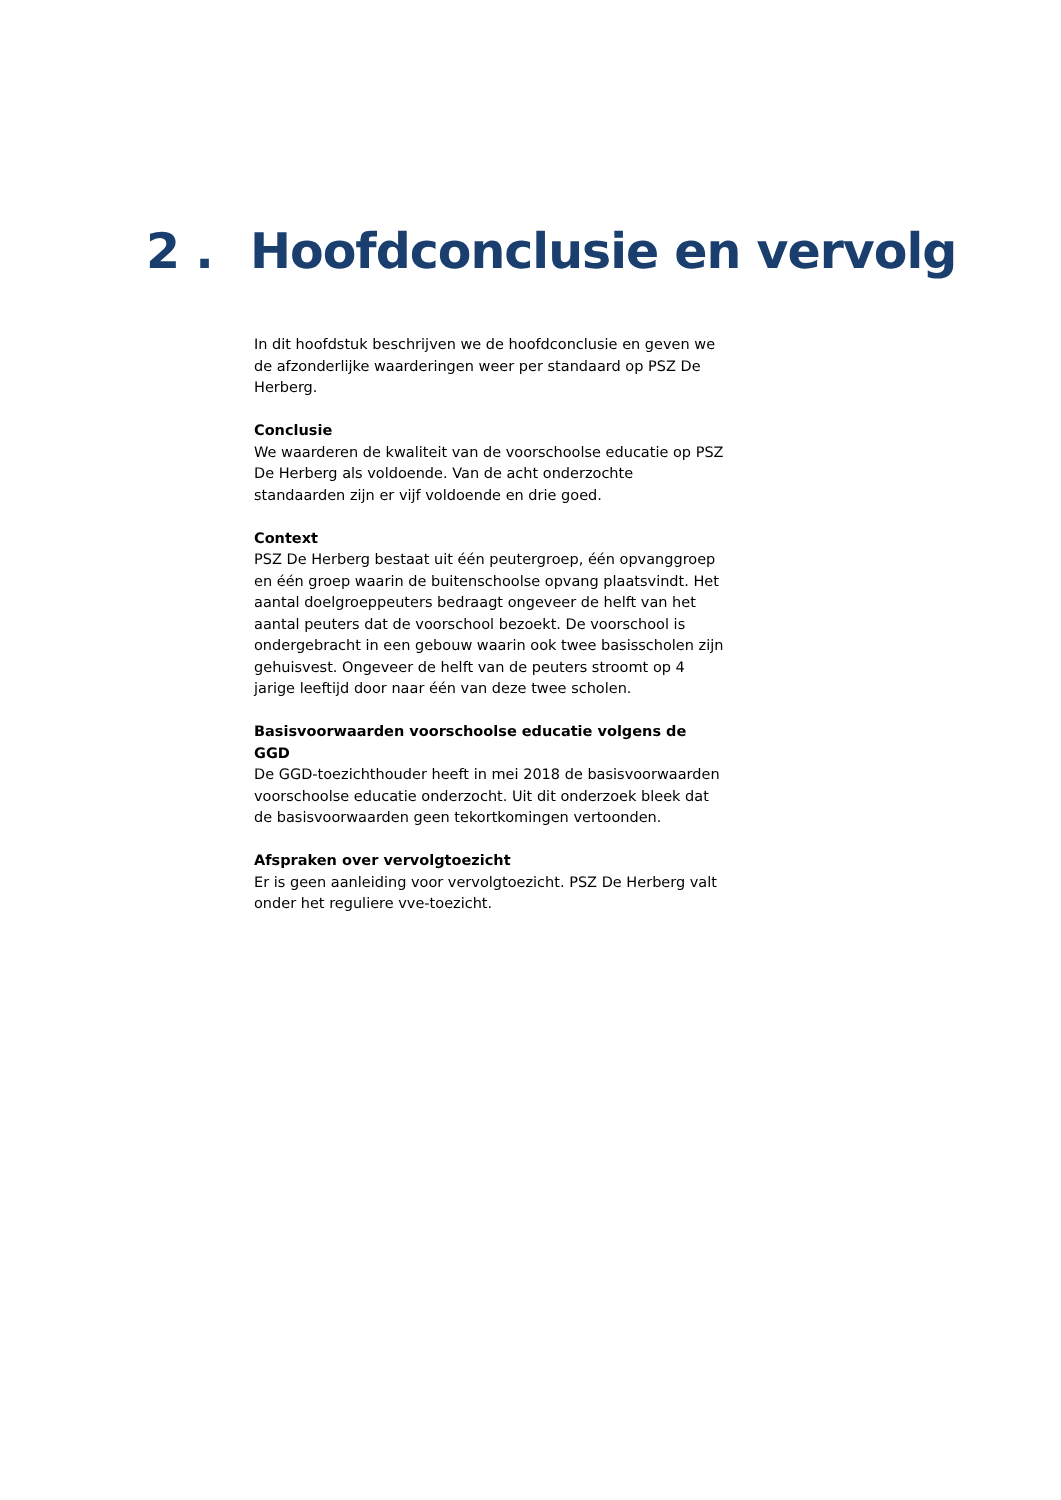2 . Hoofdconclusie en vervolg
In dit hoofdstuk beschrijven we de hoofdconclusie en geven we de afzonderlijke waarderingen weer per standaard op PSZ De Herberg.
Conclusie
We waarderen de kwaliteit van de voorschoolse educatie op PSZ De Herberg als voldoende. Van de acht onderzochte standaarden zijn er vijf voldoende en drie goed.
Context
PSZ De Herberg bestaat uit één peutergroep, één opvanggroep en één groep waarin de buitenschoolse opvang plaatsvindt. Het aantal doelgroeppeuters bedraagt ongeveer de helft van het aantal peuters dat de voorschool bezoekt. De voorschool is ondergebracht in een gebouw waarin ook twee basisscholen zijn gehuisvest. Ongeveer de helft van de peuters stroomt op 4 jarige leeftijd door naar één van deze twee scholen.
Basisvoorwaarden voorschoolse educatie volgens de GGD
De GGD-toezichthouder heeft in mei 2018 de basisvoorwaarden voorschoolse educatie onderzocht. Uit dit onderzoek bleek dat de basisvoorwaarden geen tekortkomingen vertoonden.
Afspraken over vervolgtoezicht
Er is geen aanleiding voor vervolgtoezicht. PSZ De Herberg valt onder het reguliere vve-toezicht.